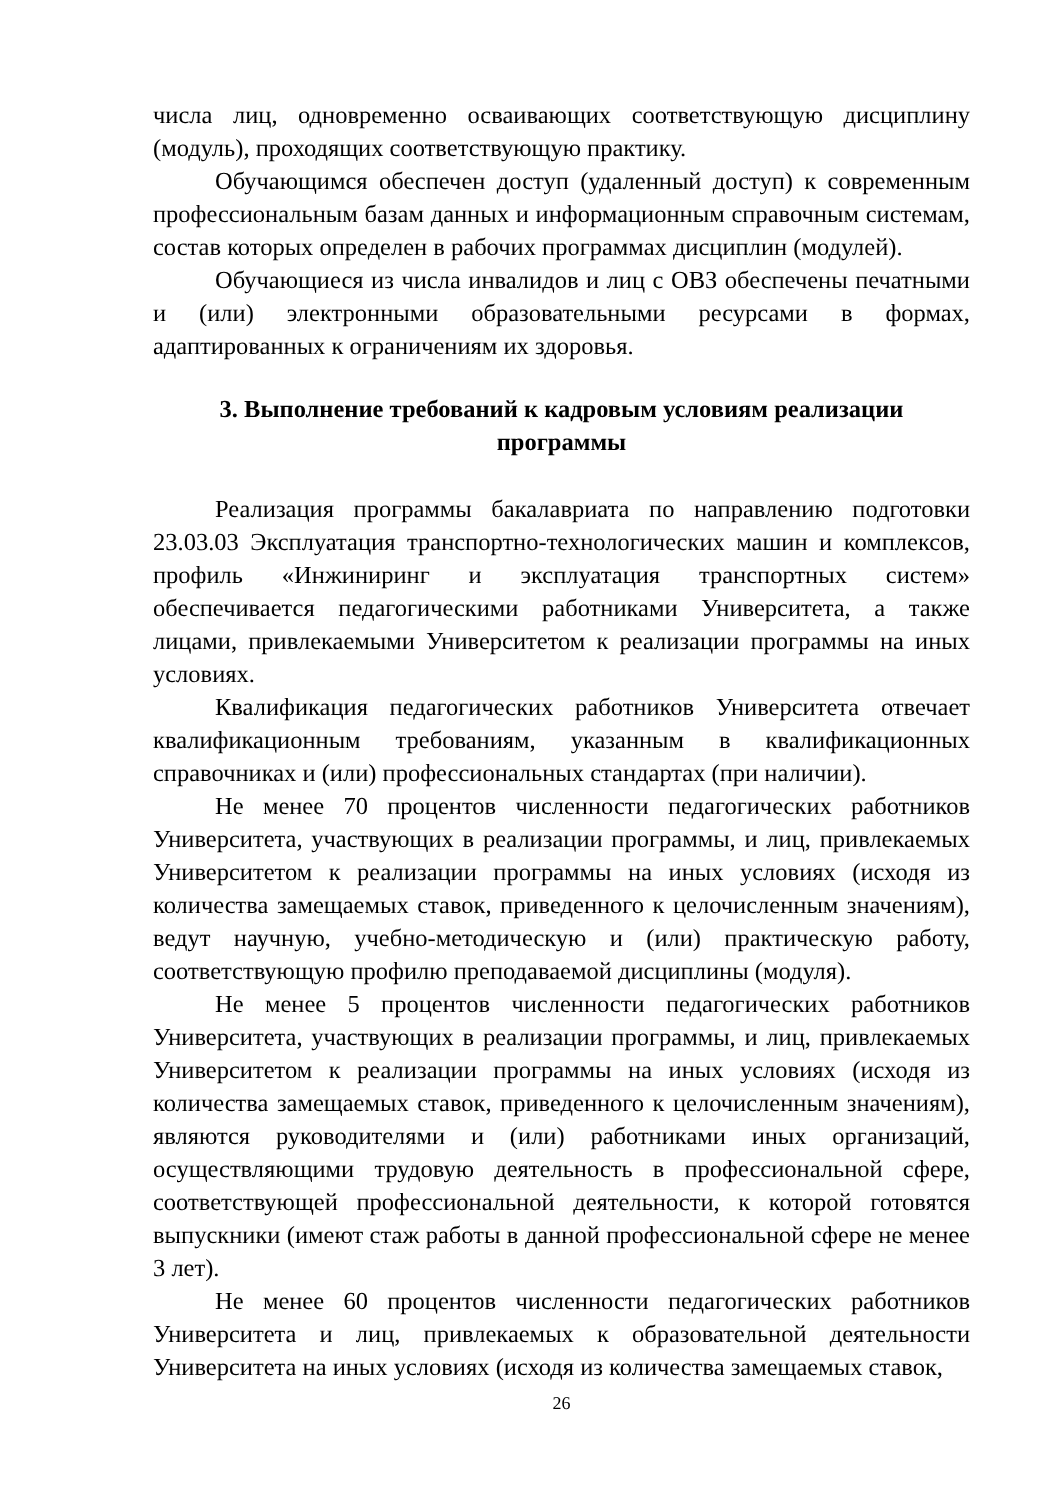числа лиц, одновременно осваивающих соответствующую дисциплину (модуль), проходящих соответствующую практику.
Обучающимся обеспечен доступ (удаленный доступ) к современным профессиональным базам данных и информационным справочным системам, состав которых определен в рабочих программах дисциплин (модулей).
Обучающиеся из числа инвалидов и лиц с ОВЗ обеспечены печатными и (или) электронными образовательными ресурсами в формах, адаптированных к ограничениям их здоровья.
3. Выполнение требований к кадровым условиям реализации программы
Реализация программы бакалавриата по направлению подготовки 23.03.03 Эксплуатация транспортно-технологических машин и комплексов, профиль «Инжиниринг и эксплуатация транспортных систем» обеспечивается педагогическими работниками Университета, а также лицами, привлекаемыми Университетом к реализации программы на иных условиях.
Квалификация педагогических работников Университета отвечает квалификационным требованиям, указанным в квалификационных справочниках и (или) профессиональных стандартах (при наличии).
Не менее 70 процентов численности педагогических работников Университета, участвующих в реализации программы, и лиц, привлекаемых Университетом к реализации программы на иных условиях (исходя из количества замещаемых ставок, приведенного к целочисленным значениям), ведут научную, учебно-методическую и (или) практическую работу, соответствующую профилю преподаваемой дисциплины (модуля).
Не менее 5 процентов численности педагогических работников Университета, участвующих в реализации программы, и лиц, привлекаемых Университетом к реализации программы на иных условиях (исходя из количества замещаемых ставок, приведенного к целочисленным значениям), являются руководителями и (или) работниками иных организаций, осуществляющими трудовую деятельность в профессиональной сфере, соответствующей профессиональной деятельности, к которой готовятся выпускники (имеют стаж работы в данной профессиональной сфере не менее 3 лет).
Не менее 60 процентов численности педагогических работников Университета и лиц, привлекаемых к образовательной деятельности Университета на иных условиях (исходя из количества замещаемых ставок,
26